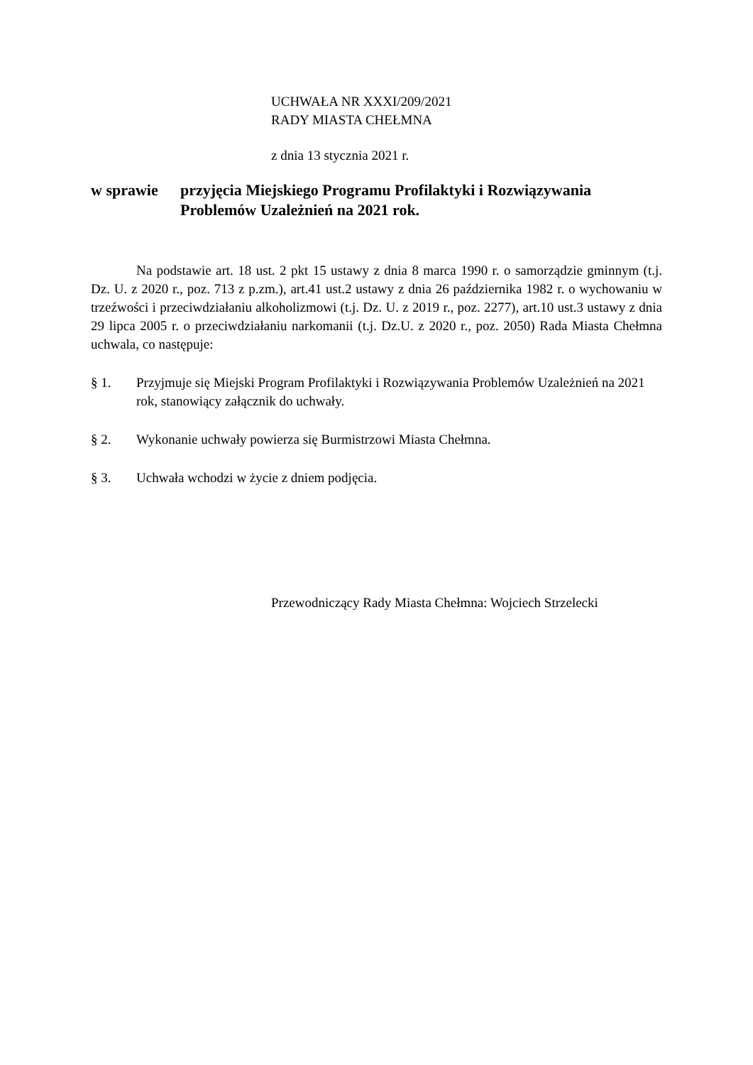UCHWAŁA NR XXXI/209/2021
RADY MIASTA CHEŁMNA
z dnia 13 stycznia 2021 r.
w sprawie przyjęcia Miejskiego Programu Profilaktyki i Rozwiązywania Problemów Uzależnień na 2021 rok.
Na podstawie art. 18 ust. 2 pkt 15 ustawy z dnia 8 marca 1990 r. o samorządzie gminnym (t.j. Dz. U. z 2020 r., poz. 713 z p.zm.), art.41 ust.2 ustawy z dnia 26 października 1982 r. o wychowaniu w trzeźwości i przeciwdziałaniu alkoholizmowi (t.j. Dz. U. z 2019 r., poz. 2277), art.10 ust.3 ustawy z dnia 29 lipca 2005 r. o przeciwdziałaniu narkomanii (t.j. Dz.U. z 2020 r., poz. 2050) Rada Miasta Chełmna uchwala, co następuje:
§ 1. Przyjmuje się Miejski Program Profilaktyki i Rozwiązywania Problemów Uzależnień na 2021 rok, stanowiący załącznik do uchwały.
§ 2. Wykonanie uchwały powierza się Burmistrzowi Miasta Chełmna.
§ 3. Uchwała wchodzi w życie z dniem podjęcia.
Przewodniczący Rady Miasta Chełmna: Wojciech Strzelecki